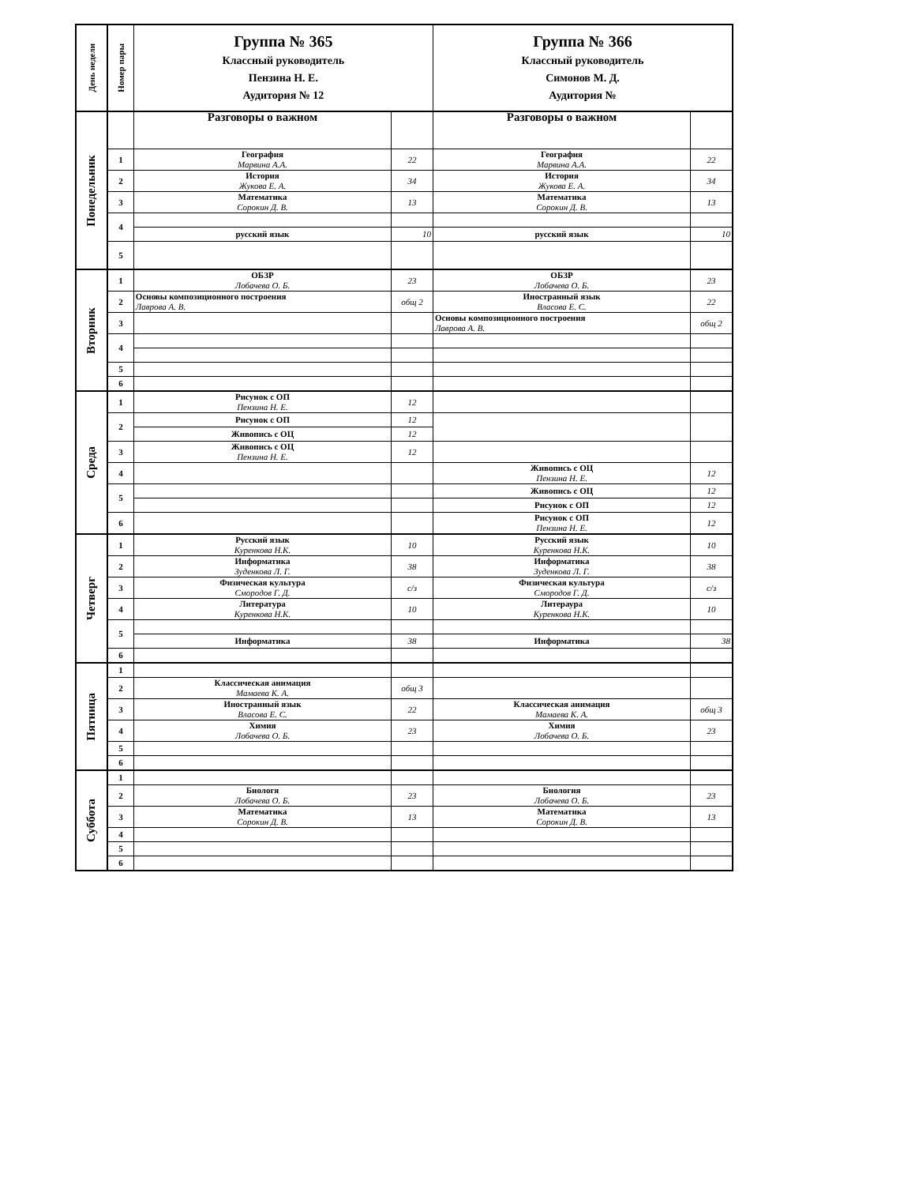| День недели | Номер пары | Группа № 365 Классный руководитель Пензина Н. Е. Аудитория № 12 | | Группа № 366 Классный руководитель Симонов М. Д. Аудитория № | |
| --- | --- | --- | --- | --- | --- |
| Понедельник | | Разговоры о важном | | Разговоры о важном | |
| | 1 | География Марвина А.А. | 22 | География Марвина А.А. | 22 |
| | 2 | История Жукова Е. А. | 34 | История Жукова Е. А. | 34 |
| | 3 | Математика Сорокин Д. В. | 13 | Математика Сорокин Д. В. | 13 |
| | 4 | | | | |
| | | русский язык | 10 | русский язык | 10 |
| | 5 | | | | |
| Вторник | 1 | ОБЗР Лобачева О. Б. | 23 | ОБЗР Лобачева О. Б. | 23 |
| | 2 | Основы композиционного построения Лаврова А. В. | общ 2 | Иностранный язык Власова Е. С. | 22 |
| | 3 | | | Основы композиционного построения Лаврова А. В. | общ 2 |
| | 4 | | | | |
| | 5 | | | | |
| | 6 | | | | |
| Среда | 1 | Рисунок с ОП Пензина Н. Е. | 12 | | |
| | 2 | Рисунок с ОП | 12 | | |
| | | Живопись с ОЦ | 12 | | |
| | 3 | Живопись с ОЦ Пензина Н. Е. | 12 | | |
| | 4 | | | Живопись с ОЦ Пензина Н. Е. | 12 |
| | 5 | | | Живопись с ОЦ | 12 |
| | | | | Рисунок с ОП | 12 |
| | 6 | | | Рисунок с ОП Пензина Н. Е. | 12 |
| Четверг | 1 | Русский язык Куренкова Н.К. | 10 | Русский язык Куренкова Н.К. | 10 |
| | 2 | Информатика Зуденкова Л. Г. | 38 | Информатика Зуденкова Л. Г. | 38 |
| | 3 | Физическая культура Смородов Г. Д. | с/з | Физическая культура Смородов Г. Д. | с/з |
| | 4 | Литература Куренкова Н.К. | 10 | Литераура Куренкова Н.К. | 10 |
| | 5 | | | | |
| | | Информатика | 38 | Информатика | 38 |
| | 6 | | | | |
| Пятница | 1 | | | | |
| | 2 | Классическая анимация Мамаева К. А. | общ 3 | | |
| | 3 | Иностранный язык Власова Е. С. | 22 | Классическая анимация Мамаева К. А. | общ 3 |
| | 4 | Химия Лобачева О. Б. | 23 | Химия Лобачева О. Б. | 23 |
| | 5 | | | | |
| | 6 | | | | |
| Суббота | 1 | | | | |
| | 2 | Биологя Лобачева О. Б. | 23 | Биология Лобачева О. Б. | 23 |
| | 3 | Математика Сорокин Д. В. | 13 | Математика Сорокин Д. В. | 13 |
| | 4 | | | | |
| | 5 | | | | |
| | 6 | | | | |